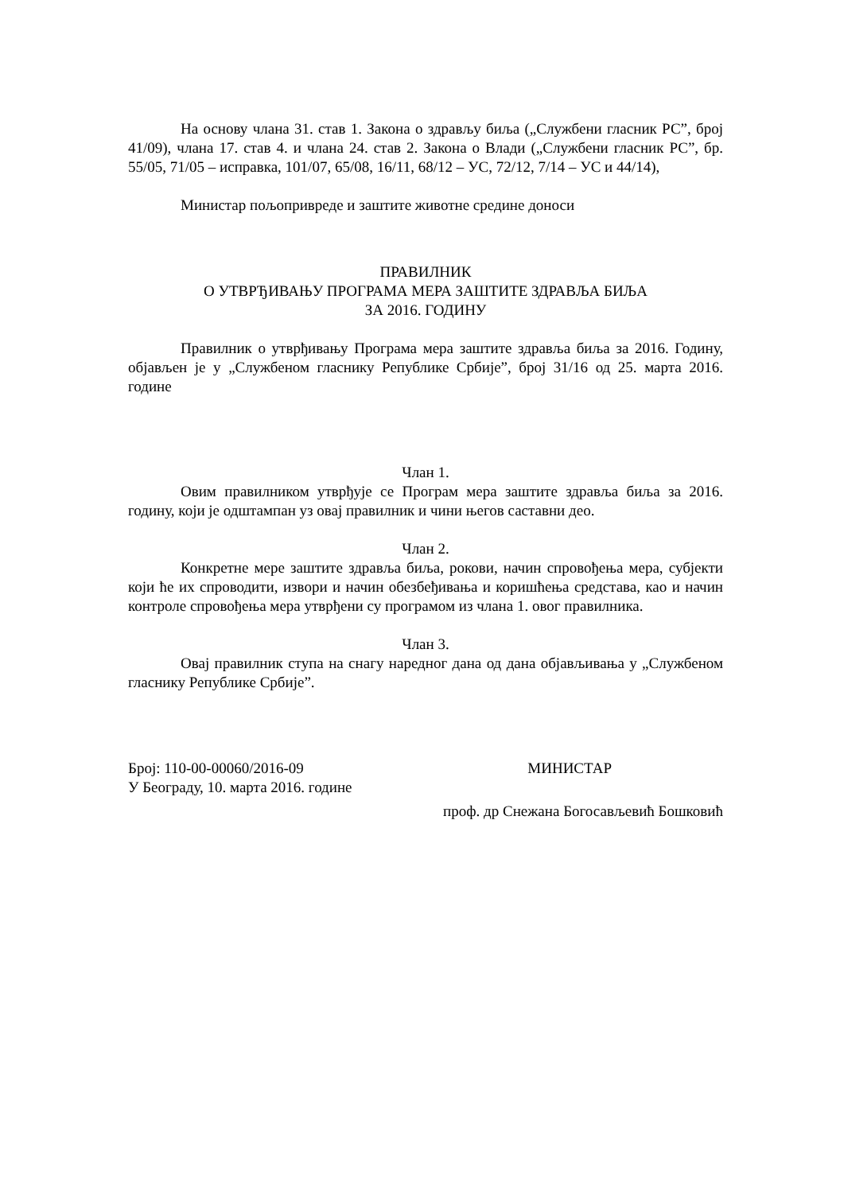На основу члана 31. став 1. Закона о здрављу биља („Службени гласник РС”, број 41/09), члана 17. став 4. и члана 24. став 2. Закона о Влади („Службени гласник РС”, бр. 55/05, 71/05 – исправка, 101/07, 65/08, 16/11, 68/12 – УС, 72/12, 7/14 – УС и 44/14),
Министар пољопривреде и заштите животне средине доноси
ПРАВИЛНИК
О УТВРЂИВАЊУ ПРОГРАМА МЕРА ЗАШТИТЕ ЗДРАВЉА БИЉА
ЗА 2016. ГОДИНУ
Правилник о утврђивању Програма мера заштите здравља биља за 2016. Годину, објављен је у „Службеном гласнику Републике Србије”, број 31/16 од 25. марта 2016. године
Члан 1.
Овим правилником утврђује се Програм мера заштите здравља биља за 2016. годину, који је одштампан уз овај правилник и чини његов саставни део.
Члан 2.
Конкретне мере заштите здравља биља, рокови, начин спровођења мера, субјекти који ће их спроводити, извори и начин обезбеђивања и коришћења средстава, као и начин контроле спровођења мера утврђени су програмом из члана 1. овог правилника.
Члан 3.
Овај правилник ступа на снагу наредног дана од дана објављивања у „Службеном гласнику Републике Србије”.
Број: 110-00-00060/2016-09 МИНИСТАР
У Београду, 10. марта 2016. године
проф. др Снежана Богосављевић Бошковић